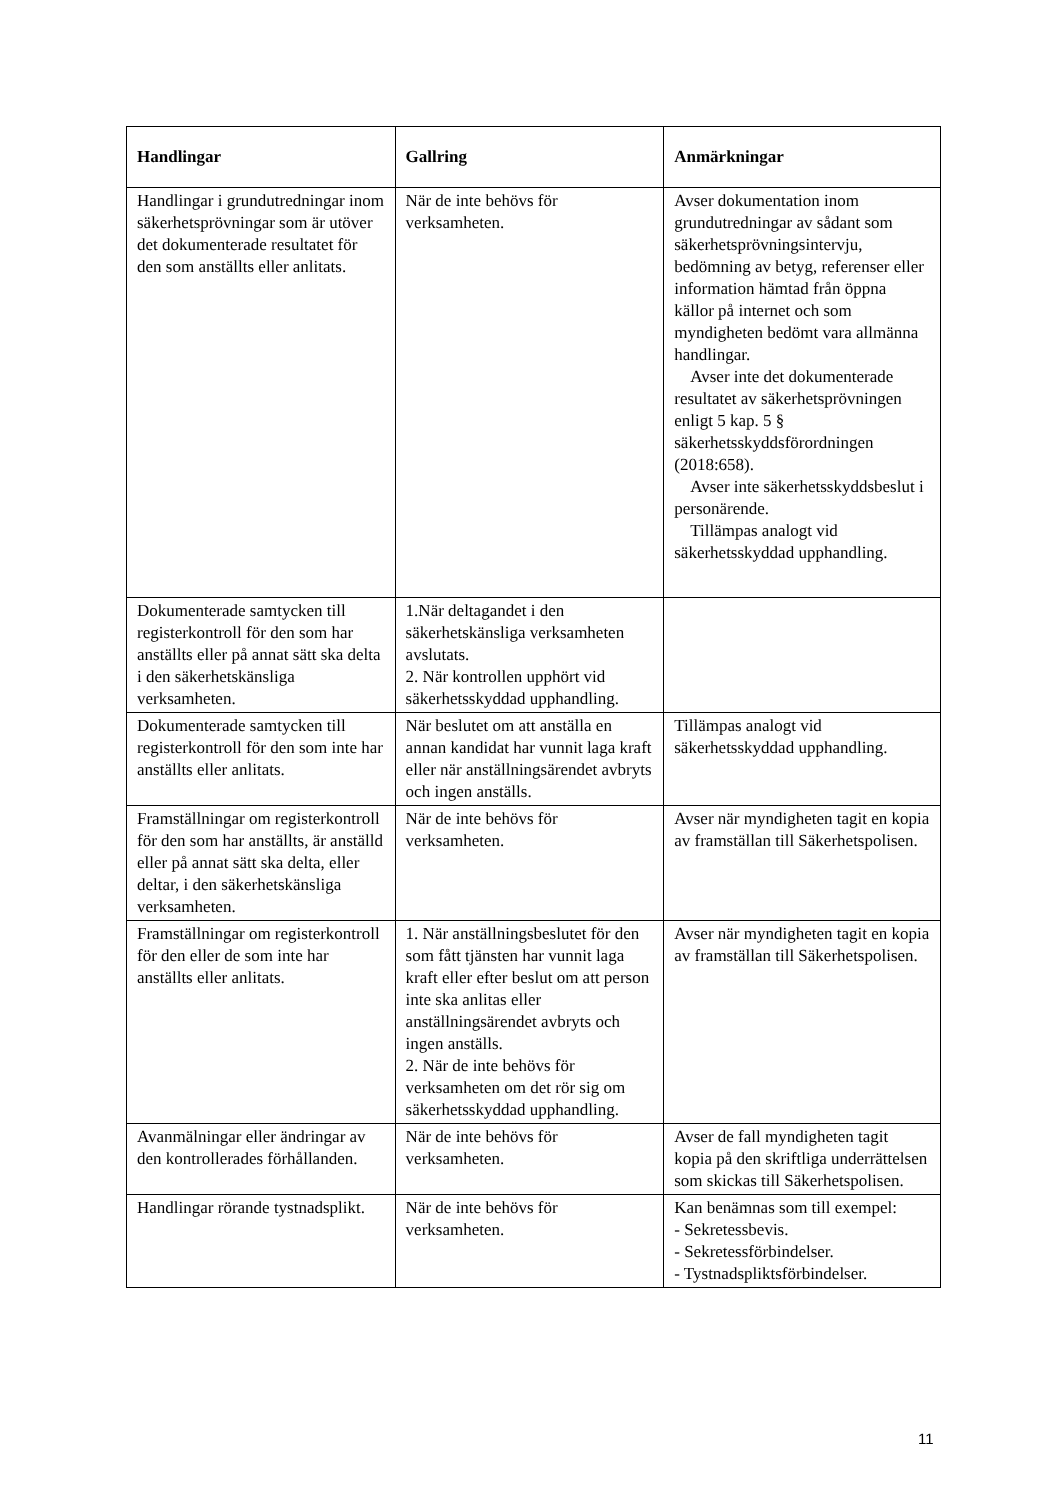| Handlingar | Gallring | Anmärkningar |
| --- | --- | --- |
| Handlingar i grundutredningar inom säkerhetsprövningar som är utöver det dokumenterade resultatet för den som anställts eller anlitats. | När de inte behövs för verksamheten. | Avser dokumentation inom grundutredningar av sådant som säkerhetsprövningsintervju, bedömning av betyg, referenser eller information hämtad från öppna källor på internet och som myndigheten bedömt vara allmänna handlingar. Avser inte det dokumenterade resultatet av säkerhetsprövningen enligt 5 kap. 5 § säkerhetsskyddsförordningen (2018:658). Avser inte säkerhetsskyddsbeslut i personärende. Tillämpas analogt vid säkerhetsskyddad upphandling. |
| Dokumenterade samtycken till registerkontroll för den som har anställts eller på annat sätt ska delta i den säkerhetskänsliga verksamheten. | 1.När deltagandet i den säkerhetskänsliga verksamheten avslutats. 2. När kontrollen upphört vid säkerhetsskyddad upphandling. | |
| Dokumenterade samtycken till registerkontroll för den som inte har anställts eller anlitats. | När beslutet om att anställa en annan kandidat har vunnit laga kraft eller när anställningsärendet avbryts och ingen anställs. | Tillämpas analogt vid säkerhetsskyddad upphandling. |
| Framställningar om registerkontroll för den som har anställts, är anställd eller på annat sätt ska delta, eller deltar, i den säkerhetskänsliga verksamheten. | När de inte behövs för verksamheten. | Avser när myndigheten tagit en kopia av framställan till Säkerhetspolisen. |
| Framställningar om registerkontroll för den eller de som inte har anställts eller anlitats. | 1. När anställningsbeslutet för den som fått tjänsten har vunnit laga kraft eller efter beslut om att person inte ska anlitas eller anställningsärendet avbryts och ingen anställs. 2. När de inte behövs för verksamheten om det rör sig om säkerhetsskyddad upphandling. | Avser när myndigheten tagit en kopia av framställan till Säkerhetspolisen. |
| Avanmälningar eller ändringar av den kontrollerades förhållanden. | När de inte behövs för verksamheten. | Avser de fall myndigheten tagit kopia på den skriftliga underrättelsen som skickas till Säkerhetspolisen. |
| Handlingar rörande tystnadsplikt. | När de inte behövs för verksamheten. | Kan benämnas som till exempel: - Sekretessbevis. - Sekretessförbindelser. - Tystnadspliktsförbindelser. |
11